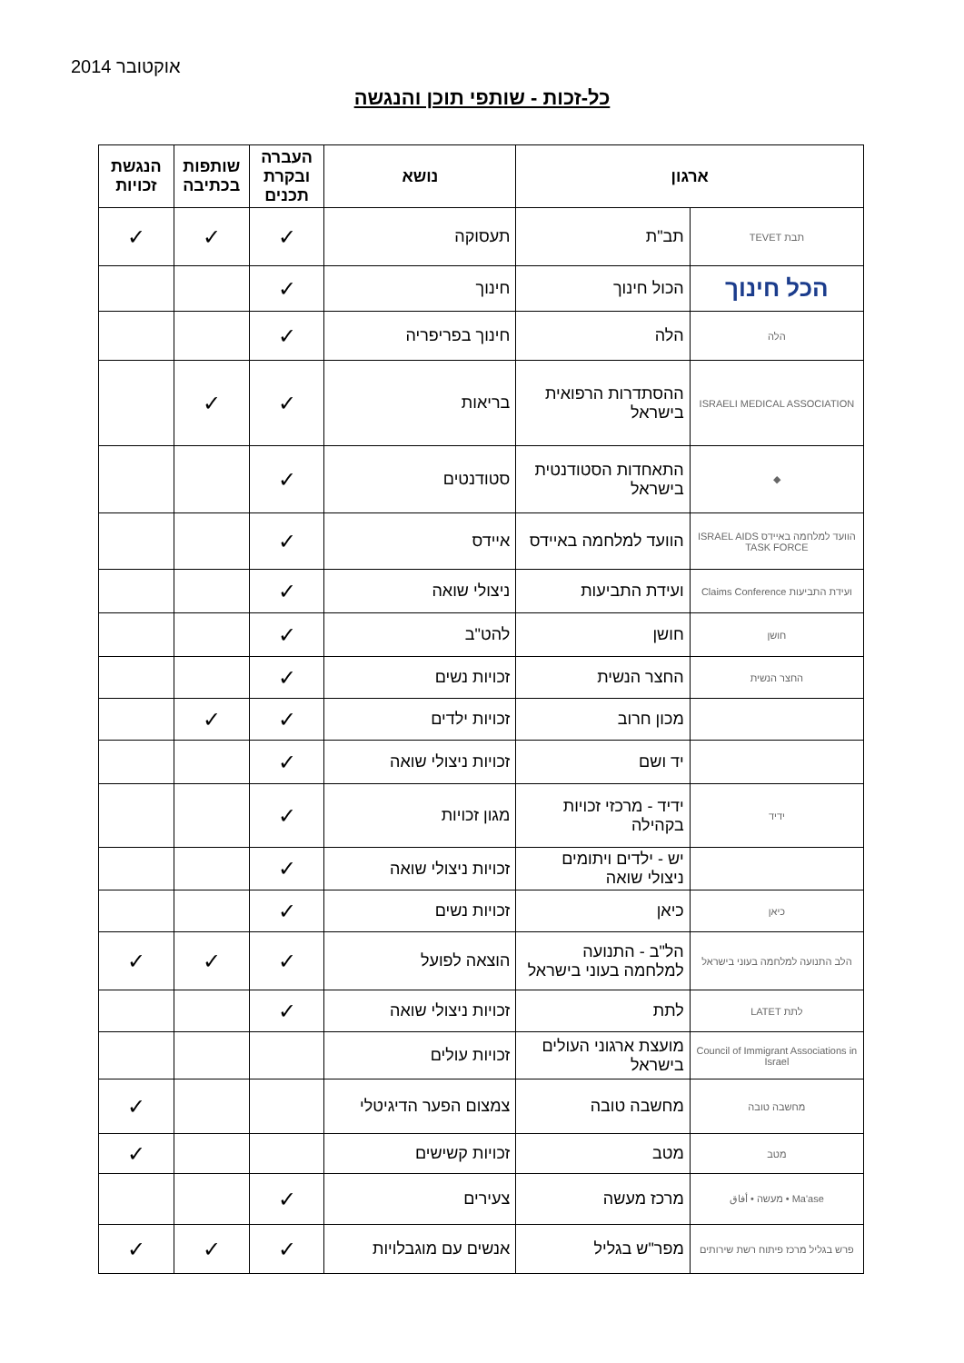אוקטובר 2014
כל-זכות - שותפי תוכן והנגשה
| ארגון | | נושא | העברה ובקרת תכנים | שותפות בכתיבה | הנגשת זכויות |
| --- | --- | --- | --- | --- | --- |
| תבת TEVET | תב"ת | תעסוקה | ✓ | ✓ | ✓ |
| הכל חינוך | הכול חינוך | חינוך | ✓ | | |
| הלה | הלה | חינוך בפריפריה | ✓ | | |
| ISRAELI MEDICAL ASSOCIATION | ההסתדרות הרפואית בישראל | בריאות | ✓ | ✓ | |
| ◆ | התאחדות הסטודנטית בישראל | סטודנטים | ✓ | | |
| הוועד למלחמה באיידס ISRAEL AIDS TASK FORCE | הוועד למלחמה באיידס | איידס | ✓ | | |
| ועידת התביעות Claims Conference | ועידת התביעות | ניצולי שואה | ✓ | | |
| חושן | חושן | להט"ב | ✓ | | |
| החצר הנשית | החצר הנשית | זכויות נשים | ✓ | | |
| | מכון חרוב | זכויות ילדים | ✓ | ✓ | |
| | יד ושם | זכויות ניצולי שואה | ✓ | | |
| ידיד | ידיד - מרכזי זכויות בקהילה | מגון זכויות | ✓ | | |
| | יש - ילדים ויתומים ניצולי שואה | זכויות ניצולי שואה | ✓ | | |
| כיאן | כיאן | זכויות נשים | ✓ | | |
| הלב התנועה למלחמה בעוני בישראל | הל"ב - התנועה למלחמה בעוני בישראל | הוצאה לפועל | ✓ | ✓ | ✓ |
| לתת LATET | לתת | זכויות ניצולי שואה | ✓ | | |
| Council of Immigrant Associations in Israel | מועצת ארגוני העולים בישראל | זכויות עולים | | | |
| מחשבה טובה | מחשבה טובה | צמצום הפער הדיגיטלי | | | ✓ |
| מטב | מטב | זכויות קשישים | | | ✓ |
| Ma'ase • מעשה • أفاق | מרכז מעשה | צעירים | ✓ | | |
| פרש בגליל מרכז פיתוח רשת שירותים | מפר"ש בגליל | אנשים עם מוגבלויות | ✓ | ✓ | ✓ |